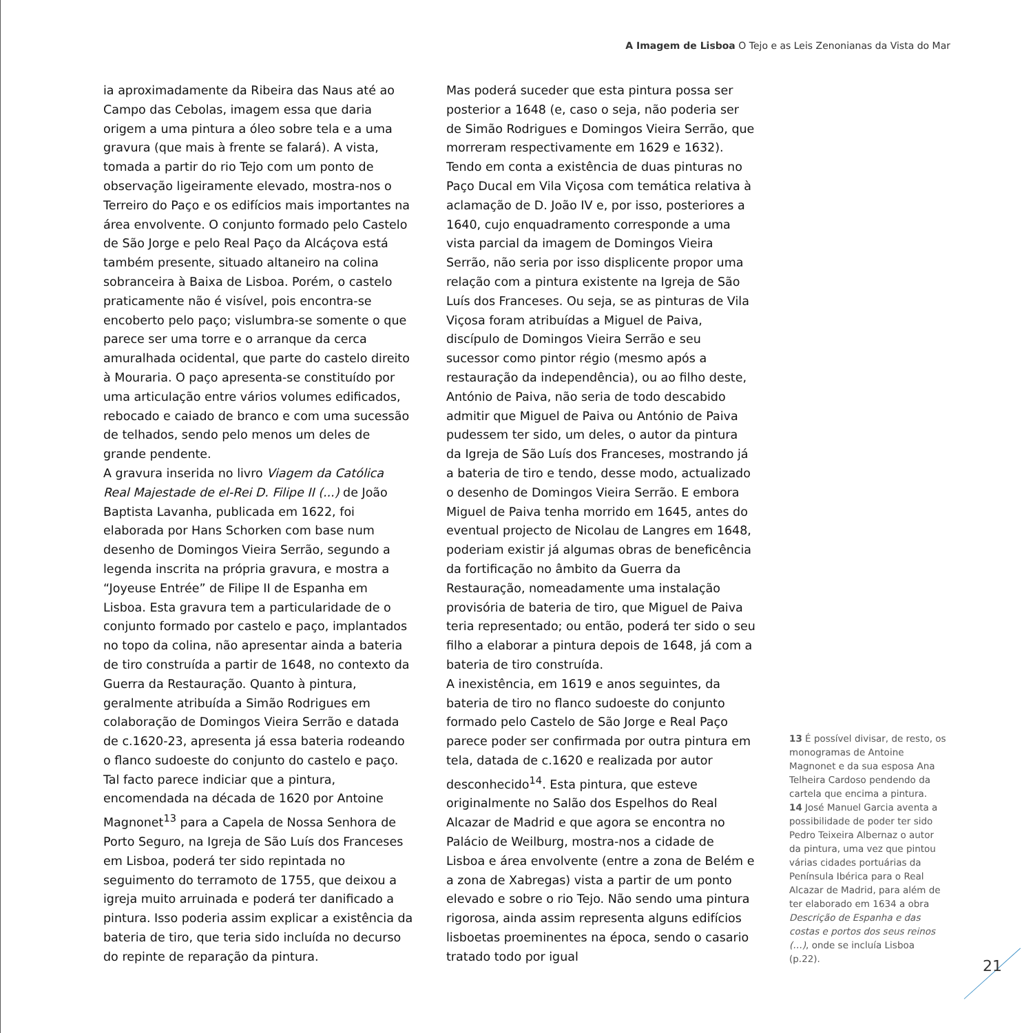A Imagem de Lisboa O Tejo e as Leis Zenonianas da Vista do Mar
ia aproximadamente da Ribeira das Naus até ao Campo das Cebolas, imagem essa que daria origem a uma pintura a óleo sobre tela e a uma gravura (que mais à frente se falará). A vista, tomada a partir do rio Tejo com um ponto de observação ligeiramente elevado, mostra-nos o Terreiro do Paço e os edifícios mais importantes na área envolvente. O conjunto formado pelo Castelo de São Jorge e pelo Real Paço da Alcáçova está também presente, situado altaneiro na colina sobranceira à Baixa de Lisboa. Porém, o castelo praticamente não é visível, pois encontra-se encoberto pelo paço; vislumbra-se somente o que parece ser uma torre e o arranque da cerca amuralhada ocidental, que parte do castelo direito à Mouraria. O paço apresenta-se constituído por uma articulação entre vários volumes edificados, rebocado e caiado de branco e com uma sucessão de telhados, sendo pelo menos um deles de grande pendente.
A gravura inserida no livro Viagem da Católica Real Majestade de el-Rei D. Filipe II (...) de João Baptista Lavanha, publicada em 1622, foi elaborada por Hans Schorken com base num desenho de Domingos Vieira Serrão, segundo a legenda inscrita na própria gravura, e mostra a “Joyeuse Entrée” de Filipe II de Espanha em Lisboa. Esta gravura tem a particularidade de o conjunto formado por castelo e paço, implantados no topo da colina, não apresentar ainda a bateria de tiro construída a partir de 1648, no contexto da Guerra da Restauração. Quanto à pintura, geralmente atribuída a Simão Rodrigues em colaboração de Domingos Vieira Serrão e datada de c.1620-23, apresenta já essa bateria rodeando o flanco sudoeste do conjunto do castelo e paço. Tal facto parece indiciar que a pintura, encomendada na década de 1620 por Antoine Magnonet<sup>13</sup> para a Capela de Nossa Senhora de Porto Seguro, na Igreja de São Luís dos Franceses em Lisboa, poderá ter sido repintada no seguimento do terramoto de 1755, que deixou a igreja muito arruinada e poderá ter danificado a pintura. Isso poderia assim explicar a existência da bateria de tiro, que teria sido incluída no decurso do repinte de reparação da pintura.
Mas poderá suceder que esta pintura possa ser posterior a 1648 (e, caso o seja, não poderia ser de Simão Rodrigues e Domingos Vieira Serrão, que morreram respectivamente em 1629 e 1632). Tendo em conta a existência de duas pinturas no Paço Ducal em Vila Viçosa com temática relativa à aclamação de D. João IV e, por isso, posteriores a 1640, cujo enquadramento corresponde a uma vista parcial da imagem de Domingos Vieira Serrão, não seria por isso displicente propor uma relação com a pintura existente na Igreja de São Luís dos Franceses. Ou seja, se as pinturas de Vila Viçosa foram atribuídas a Miguel de Paiva, discípulo de Domingos Vieira Serrão e seu sucessor como pintor régio (mesmo após a restauração da independência), ou ao filho deste, António de Paiva, não seria de todo descabido admitir que Miguel de Paiva ou António de Paiva pudessem ter sido, um deles, o autor da pintura da Igreja de São Luís dos Franceses, mostrando já a bateria de tiro e tendo, desse modo, actualizado o desenho de Domingos Vieira Serrão. E embora Miguel de Paiva tenha morrido em 1645, antes do eventual projecto de Nicolau de Langres em 1648, poderiam existir já algumas obras de beneficência da fortificação no âmbito da Guerra da Restauração, nomeadamente uma instalação provisória de bateria de tiro, que Miguel de Paiva teria representado; ou então, poderá ter sido o seu filho a elaborar a pintura depois de 1648, já com a bateria de tiro construída.
A inexistência, em 1619 e anos seguintes, da bateria de tiro no flanco sudoeste do conjunto formado pelo Castelo de São Jorge e Real Paço parece poder ser confirmada por outra pintura em tela, datada de c.1620 e realizada por autor desconhecido<sup>14</sup>. Esta pintura, que esteve originalmente no Salão dos Espelhos do Real Alcazar de Madrid e que agora se encontra no Palácio de Weilburg, mostra-nos a cidade de Lisboa e área envolvente (entre a zona de Belém e a zona de Xabregas) vista a partir de um ponto elevado e sobre o rio Tejo. Não sendo uma pintura rigorosa, ainda assim representa alguns edifícios lisboetas proeminentes na época, sendo o casario tratado todo por igual
13 É possível divisar, de resto, os monogramas de Antoine Magnonet e da sua esposa Ana Telheira Cardoso pendendo da cartela que encima a pintura.
14 José Manuel Garcia aventa a possibilidade de poder ter sido Pedro Teixeira Albernaz o autor da pintura, uma vez que pintou várias cidades portuárias da Península Ibérica para o Real Alcazar de Madrid, para além de ter elaborado em 1634 a obra Descrição de Espanha e das costas e portos dos seus reinos (…), onde se incluía Lisboa (p.22).
21